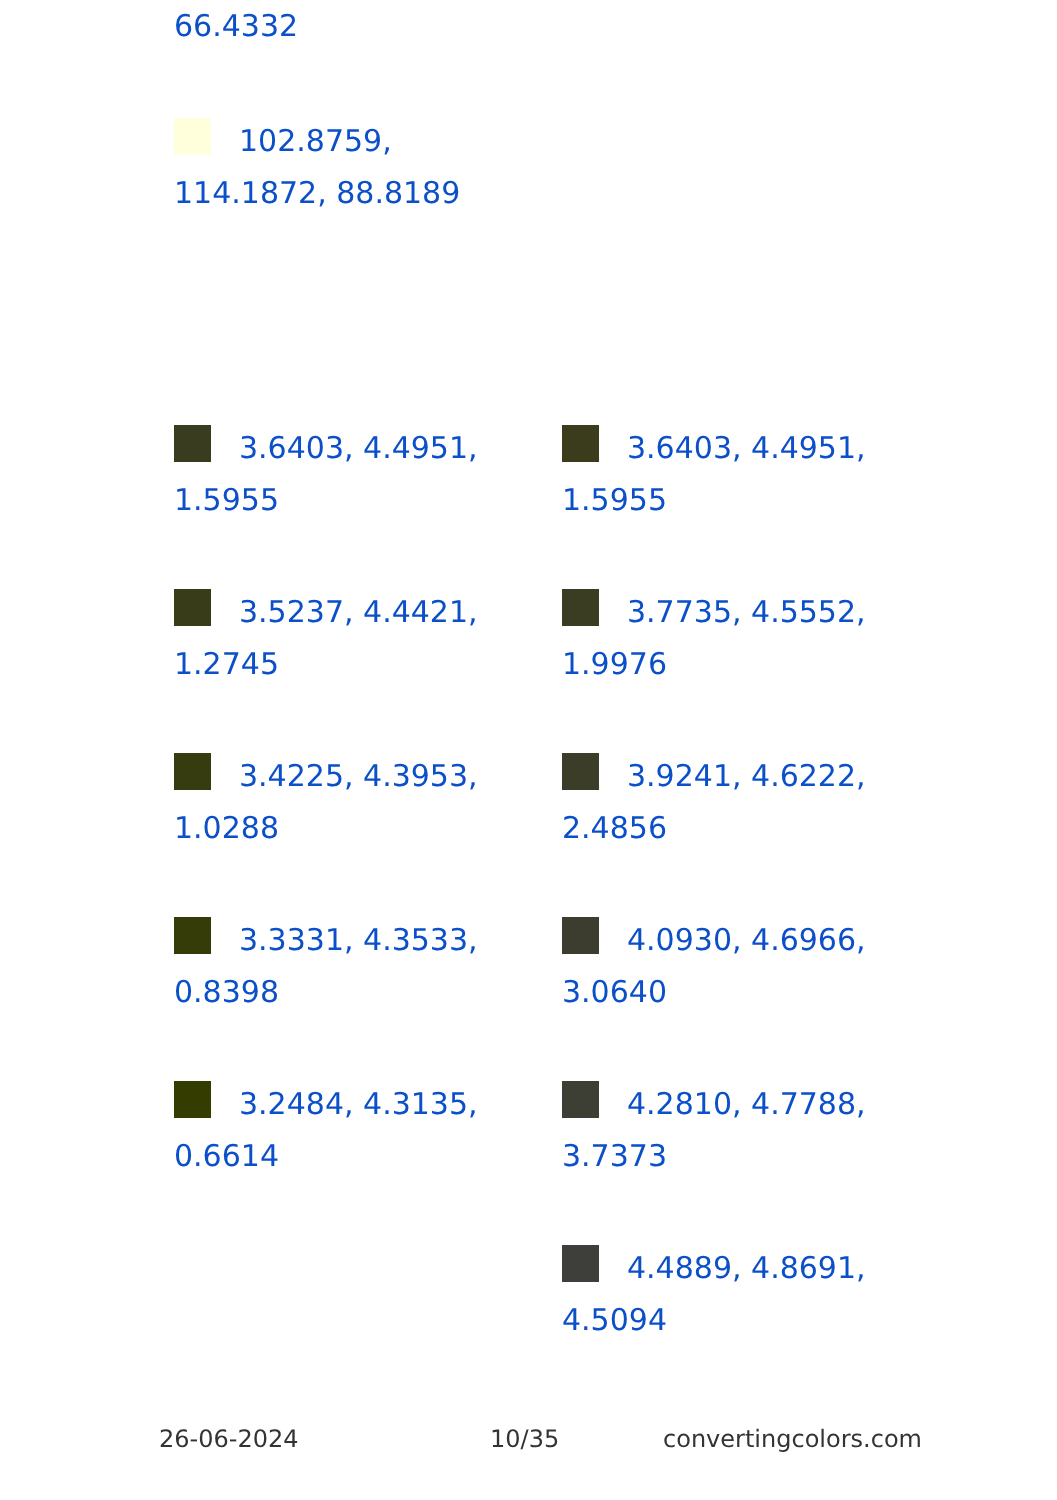66.4332
102.8759, 114.1872, 88.8189
3.6403, 4.4951, 1.5955
3.6403, 4.4951, 1.5955
3.5237, 4.4421, 1.2745
3.7735, 4.5552, 1.9976
3.4225, 4.3953, 1.0288
3.9241, 4.6222, 2.4856
3.3331, 4.3533, 0.8398
4.0930, 4.6966, 3.0640
3.2484, 4.3135, 0.6614
4.2810, 4.7788, 3.7373
4.4889, 4.8691, 4.5094
26-06-2024 10/35 convertingcolors.com